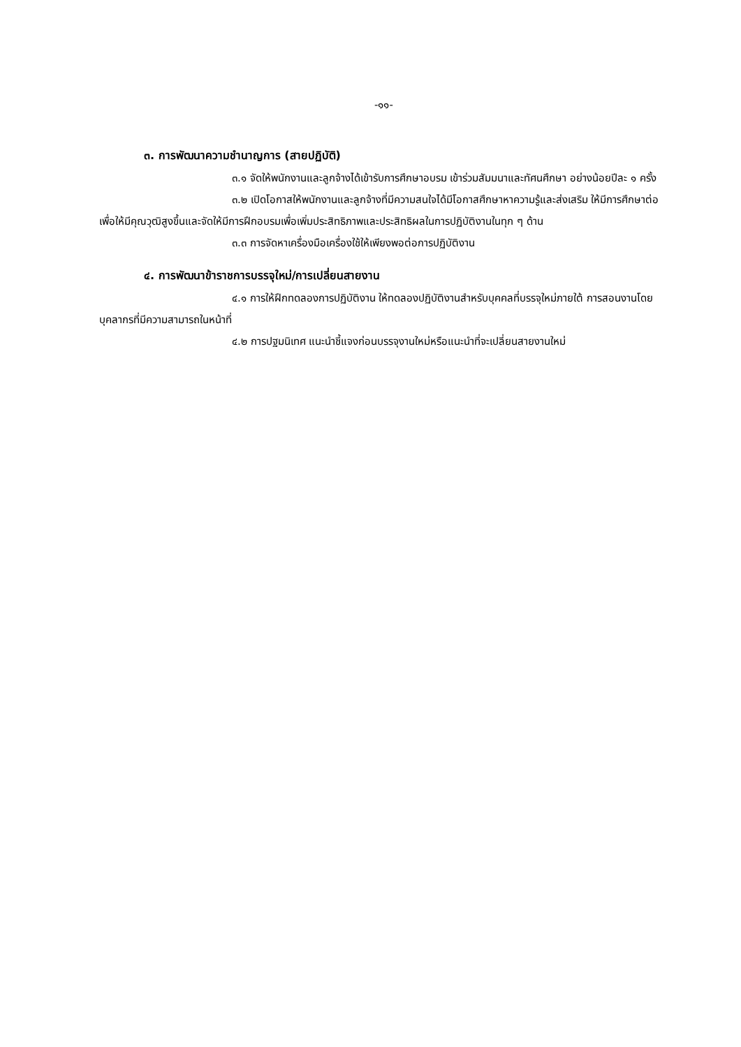-๑๑-
๓. การพัฒนาความชำนาญการ (สายปฏิบัติ)
๓.๑ จัดให้พนักงานและลูกจ้างได้เข้ารับการศึกษาอบรม เข้าร่วมสัมมนาและทัศนศึกษา อย่างน้อยปีละ ๑ ครั้ง
๓.๒ เปิดโอกาสให้พนักงานและลูกจ้างที่มีความสนใจได้มีโอกาสศึกษาหาความรู้และส่งเสริม ให้มีการศึกษาต่อเพื่อให้มีคุณวุฒิสูงขึ้นและจัดให้มีการฝึกอบรมเพื่อเพิ่มประสิทธิภาพและประสิทธิผลในการปฏิบัติงานในทุก ๆ ด้าน
๓.๓ การจัดหาเครื่องมือเครื่องใช้ให้เพียงพอต่อการปฏิบัติงาน
๔. การพัฒนาข้าราชการบรรจุใหม่/การเปลี่ยนสายงาน
๔.๑ การให้ฝึกทดลองการปฏิบัติงาน ให้ทดลองปฏิบัติงานสำหรับบุคคลที่บรรจุใหม่ภายใต้ การสอนงานโดยบุคลากรที่มีความสามารถในหน้าที่
๔.๒ การปฐมนิเทศ แนะนำชี้แจงก่อนบรรจุงานใหม่หรือแนะนำที่จะเปลี่ยนสายงานใหม่